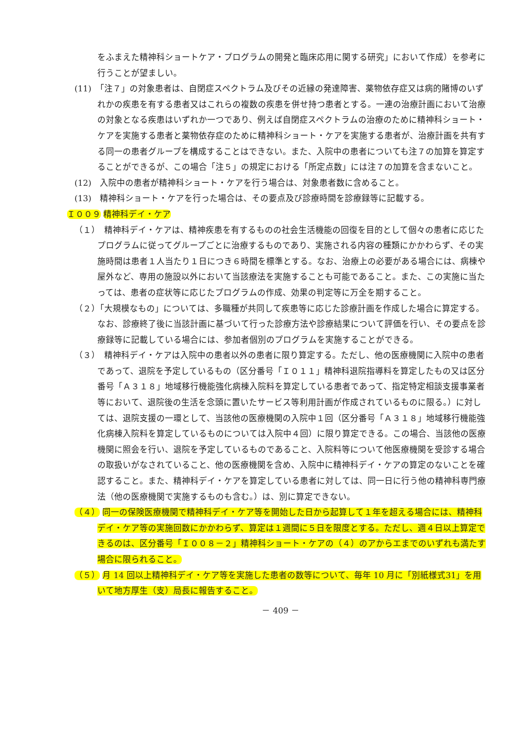をふまえた精神科ショートケア・プログラムの開発と臨床応用に関する研究」において作成）を参考に行うことが望ましい。
(11)　「注７」の対象患者は、自閉症スペクトラム及びその近縁の発達障害、薬物依存症又は病的賭博のいずれかの疾患を有する患者又はこれらの複数の疾患を併せ持つ患者とする。一連の治療計画において治療の対象となる疾患はいずれか一つであり、例えば自閉症スペクトラムの治療のために精神科ショート・ケアを実施する患者と薬物依存症のために精神科ショート・ケアを実施する患者が、治療計画を共有する同一の患者グループを構成することはできない。また、入院中の患者についても注７の加算を算定することができるが、この場合「注５」の規定における「所定点数」には注７の加算を含まないこと。
(12)　入院中の患者が精神科ショート・ケアを行う場合は、対象患者数に含めること。
(13)　精神科ショート・ケアを行った場合は、その要点及び診療時間を診療録等に記載する。
Ｉ００９ 精神科デイ・ケア
（１）　精神科デイ・ケアは、精神疾患を有するものの社会生活機能の回復を目的として個々の患者に応じたプログラムに従ってグループごとに治療するものであり、実施される内容の種類にかかわらず、その実施時間は患者１人当たり１日につき６時間を標準とする。なお、治療上の必要がある場合には、病棟や屋外など、専用の施設以外において当該療法を実施することも可能であること。また、この実施に当たっては、患者の症状等に応じたプログラムの作成、効果の判定等に万全を期すること。
（２）「大規模なもの」については、多職種が共同して疾患等に応じた診療計画を作成した場合に算定する。なお、診療終了後に当該計画に基づいて行った診療方法や診療結果について評価を行い、その要点を診療録等に記載している場合には、参加者個別のプログラムを実施することができる。
（３）　精神科デイ・ケアは入院中の患者以外の患者に限り算定する。ただし、他の医療機関に入院中の患者であって、退院を予定しているもの（区分番号「Ｉ０１１」精神科退院指導料を算定したもの又は区分番号「Ａ３１８」地域移行機能強化病棟入院料を算定している患者であって、指定特定相談支援事業者等において、退院後の生活を念頭に置いたサービス等利用計画が作成されているものに限る。）に対しては、退院支援の一環として、当該他の医療機関の入院中１回（区分番号「Ａ３１８」地域移行機能強化病棟入院料を算定しているものについては入院中４回）に限り算定できる。この場合、当該他の医療機関に照会を行い、退院を予定しているものであること、入院料等について他医療機関を受診する場合の取扱いがなされていること、他の医療機関を含め、入院中に精神科デイ・ケアの算定のないことを確認すること。また、精神科デイ・ケアを算定している患者に対しては、同一日に行う他の精神科専門療法（他の医療機関で実施するものも含む。）は、別に算定できない。
（４） 同一の保険医療機関で精神科デイ・ケア等を開始した日から起算して１年を超える場合には、精神科デイ・ケア等の実施回数にかかわらず、算定は１週間に５日を限度とする。ただし、週４日以上算定できるのは、区分番号「Ｉ００８－２」精神科ショート・ケアの（４）のアからエまでのいずれも満たす場合に限られること。
（５） 月 14 回以上精神科デイ・ケア等を実施した患者の数等について、毎年 10 月に「別紙様式31」を用いて地方厚生（支）局長に報告すること。
－ 409 －